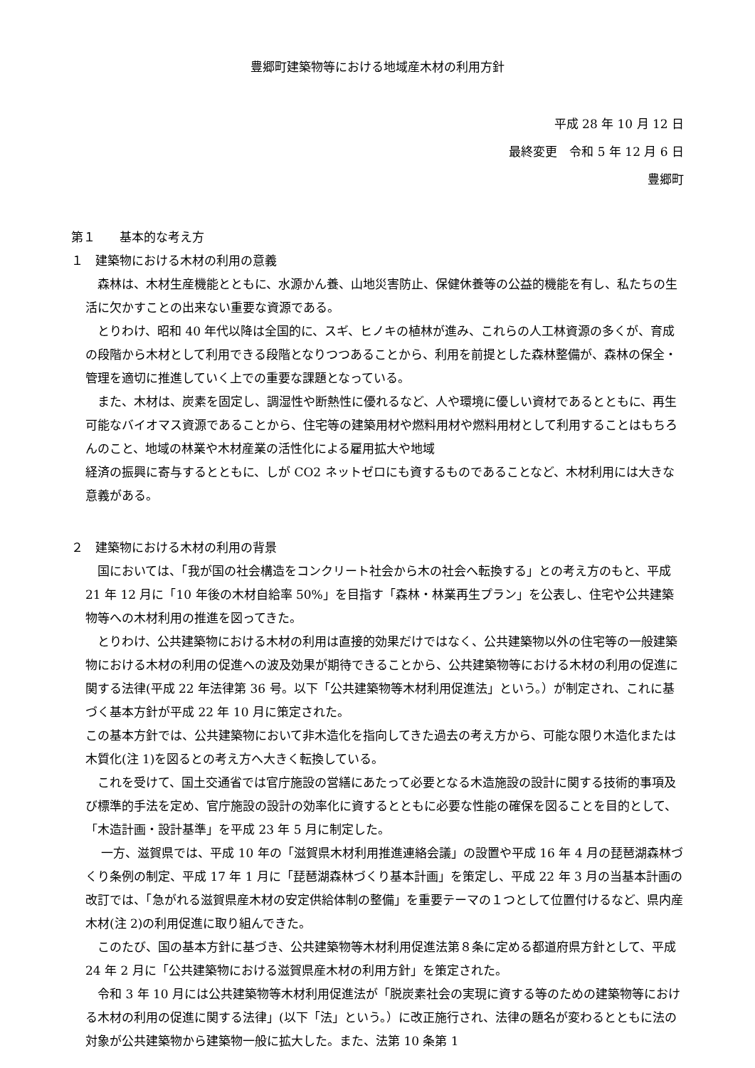豊郷町建築物等における地域産木材の利用方針
平成 28 年 10 月 12 日
最終変更　令和 5 年 12 月 6 日
豊郷町
第１　　基本的な考え方
１　建築物における木材の利用の意義
　森林は、木材生産機能とともに、水源かん養、山地災害防止、保健休養等の公益的機能を有し、私たちの生活に欠かすことの出来ない重要な資源である。
　とりわけ、昭和 40 年代以降は全国的に、スギ、ヒノキの植林が進み、これらの人工林資源の多くが、育成の段階から木材として利用できる段階となりつつあることから、利用を前提とした森林整備が、森林の保全・管理を適切に推進していく上での重要な課題となっている。
　また、木材は、炭素を固定し、調湿性や断熱性に優れるなど、人や環境に優しい資材であるとともに、再生可能なバイオマス資源であることから、住宅等の建築用材や燃料用材や燃料用材として利用することはもちろんのこと、地域の林業や木材産業の活性化による雇用拡大や地域
経済の振興に寄与するとともに、しが CO2 ネットゼロにも資するものであることなど、木材利用には大きな意義がある。
２　建築物における木材の利用の背景
　国においては、「我が国の社会構造をコンクリート社会から木の社会へ転換する」との考え方のもと、平成 21 年 12 月に「10 年後の木材自給率 50%」を目指す「森林・林業再生プラン」を公表し、住宅や公共建築物等への木材利用の推進を図ってきた。
　とりわけ、公共建築物における木材の利用は直接的効果だけではなく、公共建築物以外の住宅等の一般建築物における木材の利用の促進への波及効果が期待できることから、公共建築物等における木材の利用の促進に関する法律(平成 22 年法律第 36 号。以下「公共建築物等木材利用促進法」という。）が制定され、これに基づく基本方針が平成 22 年 10 月に策定された。
この基本方針では、公共建築物において非木造化を指向してきた過去の考え方から、可能な限り木造化または木質化(注 1)を図るとの考え方へ大きく転換している。
　これを受けて、国土交通省では官庁施設の営繕にあたって必要となる木造施設の設計に関する技術的事項及び標準的手法を定め、官庁施設の設計の効率化に資するとともに必要な性能の確保を図ることを目的として、「木造計画・設計基準」を平成 23 年 5 月に制定した。
　 一方、滋賀県では、平成 10 年の「滋賀県木材利用推進連絡会議」の設置や平成 16 年 4 月の琵琶湖森林づくり条例の制定、平成 17 年 1 月に「琵琶湖森林づくり基本計画」を策定し、平成 22 年 3 月の当基本計画の改訂では、「急がれる滋賀県産木材の安定供給体制の整備」を重要テーマの１つとして位置付けるなど、県内産木材(注 2)の利用促進に取り組んできた。
　このたび、国の基本方針に基づき、公共建築物等木材利用促進法第８条に定める都道府県方針として、平成 24 年 2 月に「公共建築物における滋賀県産木材の利用方針」を策定された。
　令和 3 年 10 月には公共建築物等木材利用促進法が「脱炭素社会の実現に資する等のための建築物等における木材の利用の促進に関する法律」(以下「法」という。）に改正施行され、法律の題名が変わるとともに法の対象が公共建築物から建築物一般に拡大した。また、法第 10 条第 1